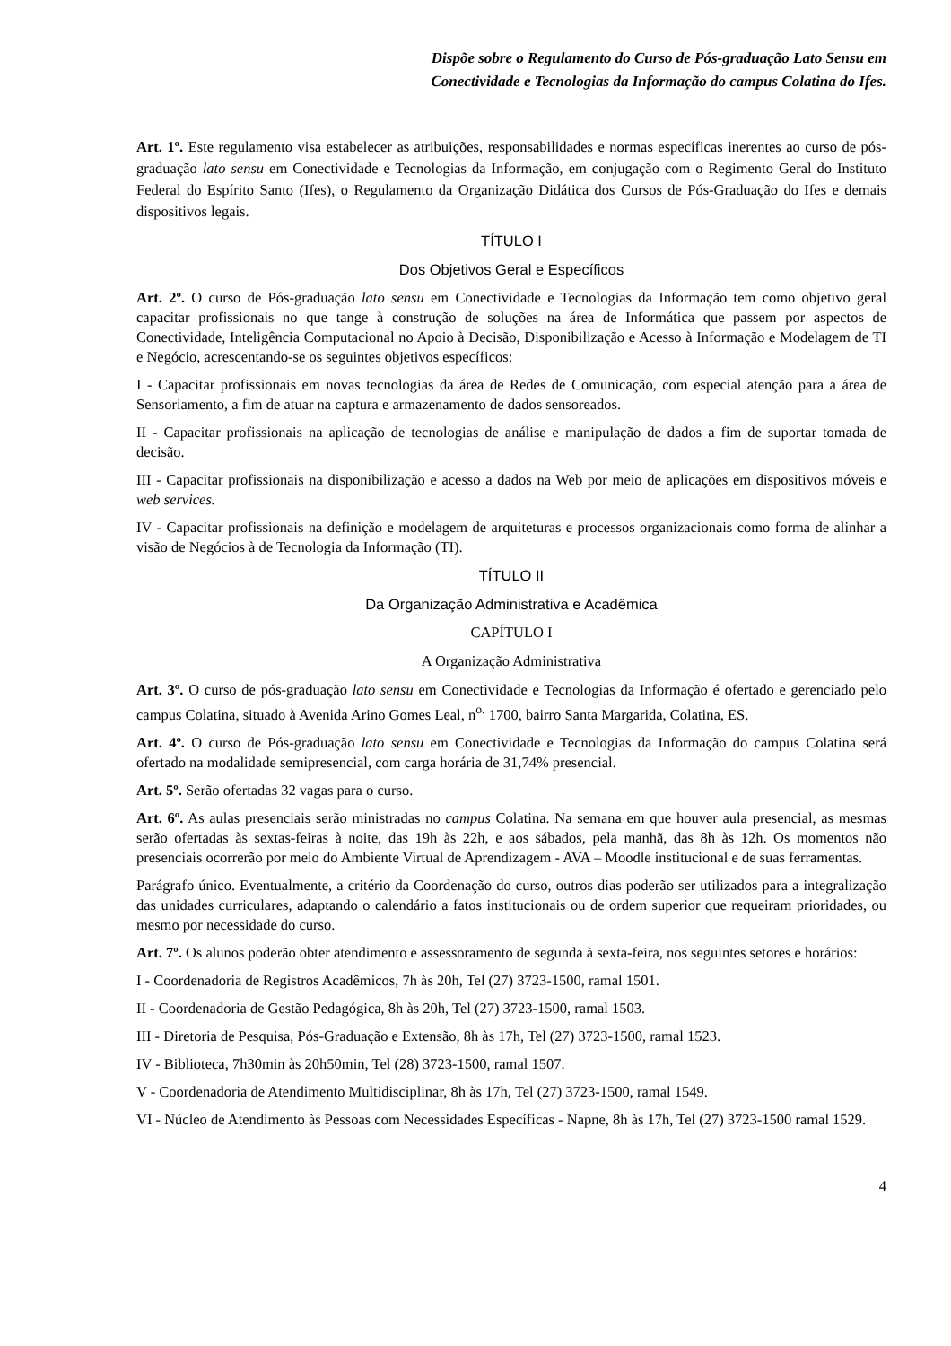Dispõe sobre o Regulamento do Curso de Pós-graduação Lato Sensu em
Conectividade e Tecnologias da Informação do campus Colatina do Ifes.
Art. 1º. Este regulamento visa estabelecer as atribuições, responsabilidades e normas específicas inerentes ao curso de pós-graduação lato sensu em Conectividade e Tecnologias da Informação, em conjugação com o Regimento Geral do Instituto Federal do Espírito Santo (Ifes), o Regulamento da Organização Didática dos Cursos de Pós-Graduação do Ifes e demais dispositivos legais.
TÍTULO I
Dos Objetivos Geral e Específicos
Art. 2º. O curso de Pós-graduação lato sensu em Conectividade e Tecnologias da Informação tem como objetivo geral capacitar profissionais no que tange à construção de soluções na área de Informática que passem por aspectos de Conectividade, Inteligência Computacional no Apoio à Decisão, Disponibilização e Acesso à Informação e Modelagem de TI e Negócio, acrescentando-se os seguintes objetivos específicos:
I - Capacitar profissionais em novas tecnologias da área de Redes de Comunicação, com especial atenção para a área de Sensoriamento, a fim de atuar na captura e armazenamento de dados sensoreados.
II - Capacitar profissionais na aplicação de tecnologias de análise e manipulação de dados a fim de suportar tomada de decisão.
III - Capacitar profissionais na disponibilização e acesso a dados na Web por meio de aplicações em dispositivos móveis e web services.
IV - Capacitar profissionais na definição e modelagem de arquiteturas e processos organizacionais como forma de alinhar a visão de Negócios à de Tecnologia da Informação (TI).
TÍTULO II
Da Organização Administrativa e Acadêmica
CAPÍTULO I
A Organização Administrativa
Art. 3º. O curso de pós-graduação lato sensu em Conectividade e Tecnologias da Informação é ofertado e gerenciado pelo campus Colatina, situado à Avenida Arino Gomes Leal, n<sup>o.</sup> 1700, bairro Santa Margarida, Colatina, ES.
Art. 4º. O curso de Pós-graduação lato sensu em Conectividade e Tecnologias da Informação do campus Colatina será ofertado na modalidade semipresencial, com carga horária de 31,74% presencial.
Art. 5º. Serão ofertadas 32 vagas para o curso.
Art. 6º. As aulas presenciais serão ministradas no campus Colatina. Na semana em que houver aula presencial, as mesmas serão ofertadas às sextas-feiras à noite, das 19h às 22h, e aos sábados, pela manhã, das 8h às 12h. Os momentos não presenciais ocorrerão por meio do Ambiente Virtual de Aprendizagem - AVA – Moodle institucional e de suas ferramentas.
Parágrafo único. Eventualmente, a critério da Coordenação do curso, outros dias poderão ser utilizados para a integralização das unidades curriculares, adaptando o calendário a fatos institucionais ou de ordem superior que requeiram prioridades, ou mesmo por necessidade do curso.
Art. 7º. Os alunos poderão obter atendimento e assessoramento de segunda à sexta-feira, nos seguintes setores e horários:
I - Coordenadoria de Registros Acadêmicos, 7h às 20h, Tel (27) 3723-1500, ramal 1501.
II - Coordenadoria de Gestão Pedagógica, 8h às 20h, Tel (27) 3723-1500, ramal 1503.
III - Diretoria de Pesquisa, Pós-Graduação e Extensão, 8h às 17h, Tel (27) 3723-1500, ramal 1523.
IV - Biblioteca, 7h30min às 20h50min, Tel (28) 3723-1500, ramal 1507.
V - Coordenadoria de Atendimento Multidisciplinar, 8h às 17h, Tel (27) 3723-1500, ramal 1549.
VI - Núcleo de Atendimento às Pessoas com Necessidades Específicas - Napne, 8h às 17h, Tel (27) 3723-1500 ramal 1529.
4